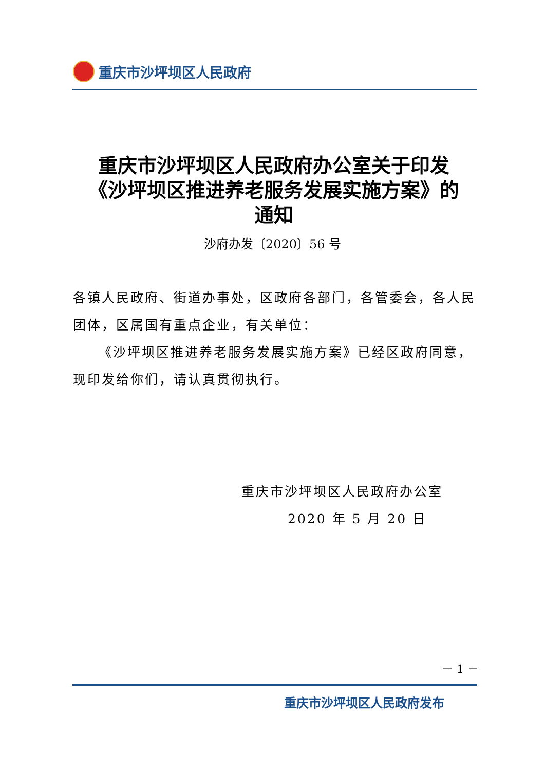重庆市沙坪坝区人民政府
重庆市沙坪坝区人民政府办公室关于印发《沙坪坝区推进养老服务发展实施方案》的通知
沙府办发〔2020〕56 号
各镇人民政府、街道办事处，区政府各部门，各管委会，各人民团体，区属国有重点企业，有关单位：
《沙坪坝区推进养老服务发展实施方案》已经区政府同意，现印发给你们，请认真贯彻执行。
重庆市沙坪坝区人民政府办公室
2020 年 5 月 20 日
－ 1 －
重庆市沙坪坝区人民政府发布